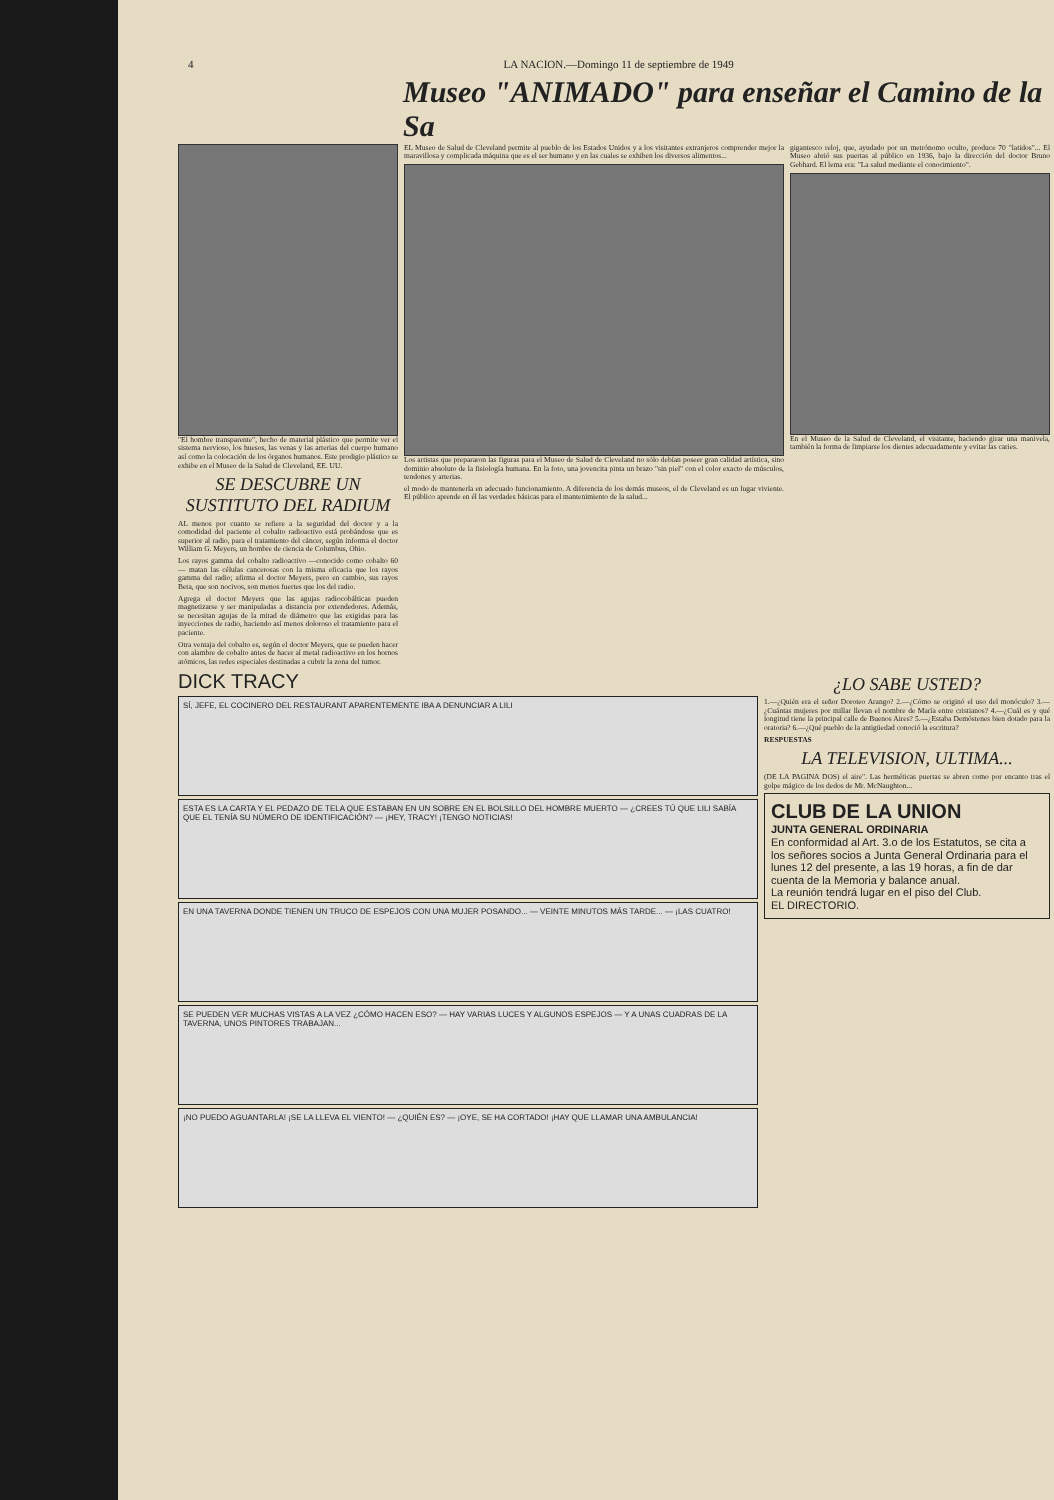4 LA NACION.—Domingo 11 de septiembre de 1949
Museo "ANIMADO" para enseñar el Camino de la Sa
"El hombre transparente", hecho de material plástico que permite ver el sistema nervioso, los huesos, las venas y las arterias del cuerpo humano así como la colocación de los órganos humanos. Este prodigio plástico se exhibe en el Museo de la Salud de Cleveland, EE. UU.
SE DESCUBRE UN SUSTITUTO DEL RADIUM
AL menos por cuanto se refiere a la seguridad del doctor y a la comodidad del paciente el cobalto radioactivo está probándose que es superior al radio, para el tratamiento del cáncer, según informa el doctor William G. Meyers, un hombre de ciencia de Columbus, Ohio.
Los rayos gamma del cobalto radioactivo —conocido como cobalto 60— matan las células cancerosas con la misma eficacia que los rayos gamma del radio; afirma el doctor Meyers, pero en cambio, sus rayos Beta, que son nocivos, son menos fuertes que los del radio.
Agrega el doctor Meyers que las agujas radiocobálticas pueden magnetizarse y ser manipuladas a distancia por extendedores. Además, se necesitan agujas de la mitad de diámetro que las exigidas para las inyecciones de radio, haciendo así menos doloroso el tratamiento para el paciente.
Otra ventaja del cobalto es, según el doctor Meyers, que se pueden hacer con alambre de cobalto antes de hacer al metal radioactivo en los hornos atómicos, las redes especiales destinadas a cubrir la zona del tumor.
EL Museo de Salud de Cleveland permite al pueblo de los Estados Unidos y a los visitantes extranjeros comprender mejor la maravillosa y complicada máquina que es el ser humano y en las cuales se exhiben los diversos alimentos...
Los artistas que prepararon las figuras para el Museo de Salud de Cleveland no sólo debían poseer gran calidad artística, sino dominio absoluto de la fisiología humana. En la foto, una jovencita pinta un brazo "sin piel" con el color exacto de músculos, tendones y arterias.
el modo de mantenerla en adecuado funcionamiento. A diferencia de los demás museos, el de Cleveland es un lugar viviente. El público aprende en él las verdades básicas para el mantenimiento de la salud...
gigantesco reloj, que, ayudado por un metrónomo oculto, produce 70 "latidos"... El Museo abrió sus puertas al público en 1936, bajo la dirección del doctor Bruno Gebhard. El lema era: "La salud mediante el conocimiento".
En el Museo de la Salud de Cleveland, el visitante, haciendo girar una manivela, también la forma de limpiarse los dientes adecuadamente y evitar las caries.
DICK TRACY
SÍ, JEFE, EL COCINERO DEL RESTAURANT APARENTEMENTE IBA A DENUNCIAR A LILI
ESTA ES LA CARTA Y EL PEDAZO DE TELA QUE ESTABAN EN UN SOBRE EN EL BOLSILLO DEL HOMBRE MUERTO — ¿CREES TÚ QUE LILI SABÍA QUE EL TENÍA SU NÚMERO DE IDENTIFICACIÓN? — ¡HEY, TRACY! ¡TENGO NOTICIAS!
EN UNA TAVERNA DONDE TIENEN UN TRUCO DE ESPEJOS CON UNA MUJER POSANDO... — VEINTE MINUTOS MÁS TARDE... — ¡LAS CUATRO!
SE PUEDEN VER MUCHAS VISTAS A LA VEZ ¿CÓMO HACEN ESO? — HAY VARIAS LUCES Y ALGUNOS ESPEJOS — Y A UNAS CUADRAS DE LA TAVERNA, UNOS PINTORES TRABAJAN...
¡NO PUEDO AGUANTARLA! ¡SE LA LLEVA EL VIENTO! — ¿QUIÉN ES? — ¡OYE, SE HA CORTADO! ¡HAY QUE LLAMAR UNA AMBULANCIA!
¿LO SABE USTED?
1.—¿Quién era el señor Doroteo Arango? 2.—¿Cómo se originó el uso del monóculo? 3.—¿Cuántas mujeres por millar llevan el nombre de María entre cristianos? 4.—¿Cuál es y qué longitud tiene la principal calle de Buenos Aires? 5.—¿Estaba Demóstenes bien dotado para la oratoria? 6.—¿Qué pueblo de la antigüedad conoció la escritura?
RESPUESTAS
LA TELEVISION, ULTIMA...
(DE LA PAGINA DOS) el aire". Las herméticas puertas se abren como por encanto tras el golpe mágico de los dedos de Mr. McNaughton...
CLUB DE LA UNION
JUNTA GENERAL ORDINARIA
En conformidad al Art. 3.o de los Estatutos, se cita a los señores socios a Junta General Ordinaria para el lunes 12 del presente, a las 19 horas, a fin de dar cuenta de la Memoria y balance anual.
La reunión tendrá lugar en el piso del Club.
EL DIRECTORIO.